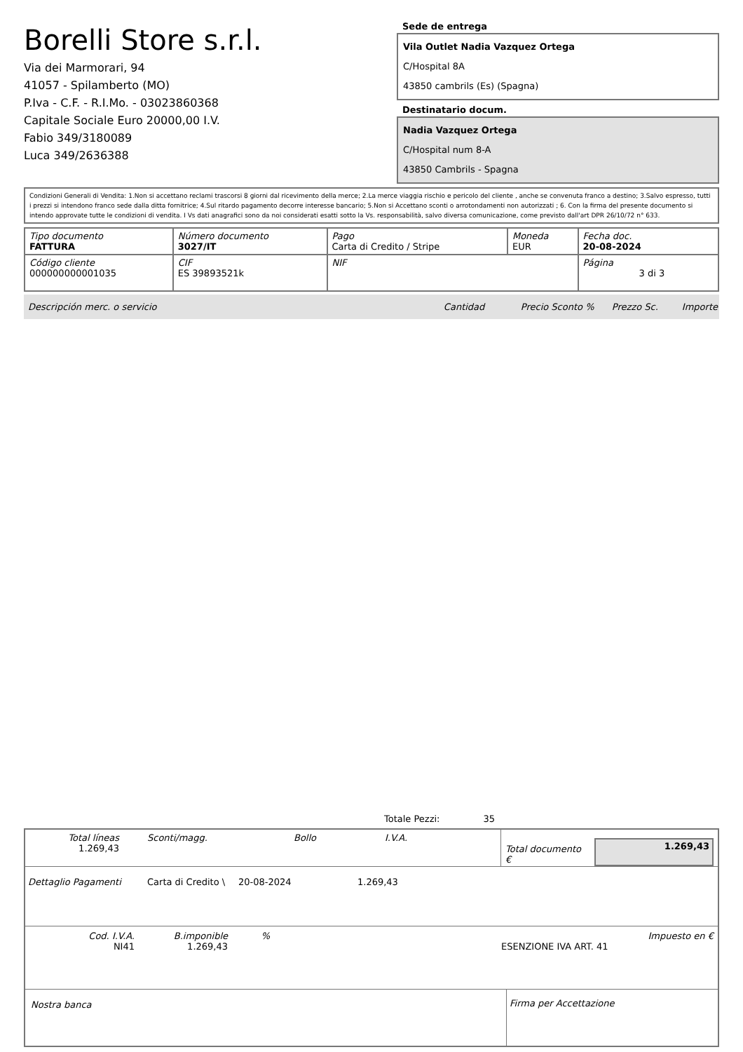Borelli Store s.r.l.
Via dei Marmorari, 94
41057 - Spilamberto (MO)
P.Iva - C.F. - R.I.Mo. - 03023860368
Capitale Sociale Euro 20000,00 I.V.
Fabio 349/3180089
Luca 349/2636388
Sede de entrega
Vila Outlet Nadia Vazquez Ortega
C/Hospital 8A
43850 cambrils (Es) (Spagna)
Destinatario docum.
Nadia Vazquez Ortega
C/Hospital num 8-A
43850 Cambrils - Spagna
Condizioni Generali di Vendita: 1.Non si accettano reclami trascorsi 8 giorni dal ricevimento della merce; 2.La merce viaggia rischio e pericolo del cliente , anche se convenuta franco a destino; 3.Salvo espresso, tutti i prezzi si intendono franco sede dalla ditta fornitrice; 4.Sul ritardo pagamento decorre interesse bancario; 5.Non si Accettano sconti o arrotondamenti non autorizzati ; 6. Con la firma del presente documento si intendo approvate tutte le condizioni di vendita. I Vs dati anagrafici sono da noi considerati esatti sotto la Vs. responsabilità, salvo diversa comunicazione, come previsto dall'art DPR 26/10/72 n° 633.
| Tipo documento FATTURA | Número documento 3027/IT | Pago Carta di Credito / Stripe | Moneda EUR | Fecha doc. 20-08-2024 |
| Código cliente 000000000001035 | CIF ES 39893521k | NIF | | Página 3 di 3 |
Descripción merc. o servicio Cantidad Precio Sconto % Prezzo Sc. Importe
Totale Pezzi: 35
Total líneas
1.269,43
Sconti/magg. Bollo I.V.A.
Total documento € 1.269,43
Dettaglio Pagamenti Carta di Credito \ 20-08-2024 1.269,43
Cod. I.V.A.
NI41
B.imponible
1.269,43
%
ESENZIONE IVA ART. 41 Impuesto en €
Nostra banca Firma per Accettazione
: